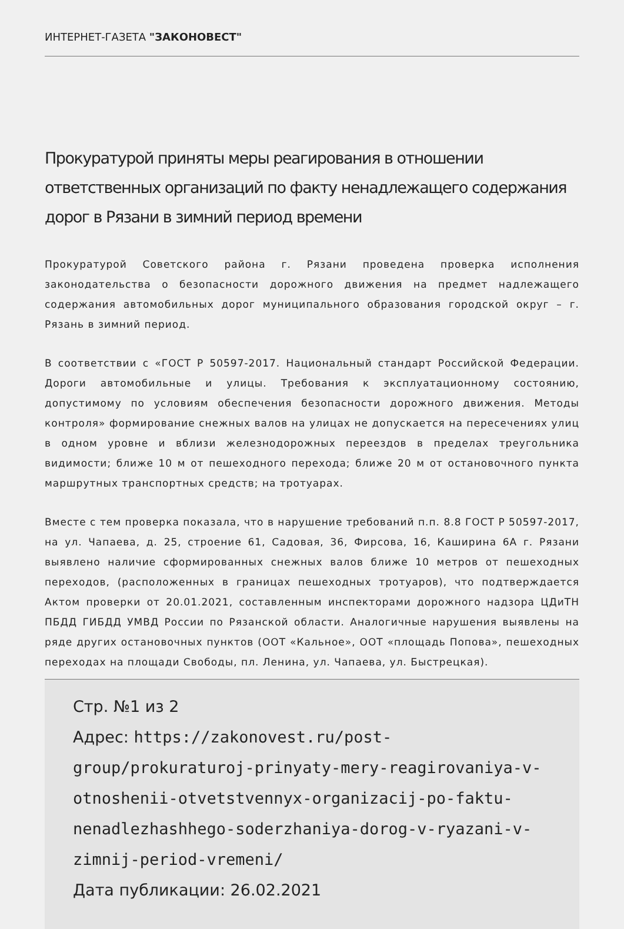ИНТЕРНЕТ-ГАЗЕТА "ЗАКОНОВЕСТ"
Прокуратурой приняты меры реагирования в отношении ответственных организаций по факту ненадлежащего содержания дорог в Рязани в зимний период времени
Прокуратурой Советского района г. Рязани проведена проверка исполнения законодательства о безопасности дорожного движения на предмет надлежащего содержания автомобильных дорог муниципального образования городской округ – г. Рязань в зимний период.
В соответствии с «ГОСТ Р 50597-2017. Национальный стандарт Российской Федерации. Дороги автомобильные и улицы. Требования к эксплуатационному состоянию, допустимому по условиям обеспечения безопасности дорожного движения. Методы контроля» формирование снежных валов на улицах не допускается на пересечениях улиц в одном уровне и вблизи железнодорожных переездов в пределах треугольника видимости; ближе 10 м от пешеходного перехода; ближе 20 м от остановочного пункта маршрутных транспортных средств; на тротуарах.
Вместе с тем проверка показала, что в нарушение требований п.п. 8.8 ГОСТ Р 50597-2017, на ул. Чапаева, д. 25, строение 61, Садовая, 36, Фирсова, 16, Каширина 6А г. Рязани выявлено наличие сформированных снежных валов ближе 10 метров от пешеходных переходов, (расположенных в границах пешеходных тротуаров), что подтверждается Актом проверки от 20.01.2021, составленным инспекторами дорожного надзора ЦДиТН ПБДД ГИБДД УМВД России по Рязанской области. Аналогичные нарушения выявлены на ряде других остановочных пунктов (ООТ «Кальное», ООТ «площадь Попова», пешеходных переходах на площади Свободы, пл. Ленина, ул. Чапаева, ул. Быстрецкая).
Стр. №1 из 2
Адрес: https://zakonovest.ru/post-group/prokuraturoj-prinyaty-mery-reagirovaniya-v-otnoshenii-otvetstvennyx-organizacij-po-faktu-nenadlezhashhego-soderzhaniya-dorog-v-ryazani-v-zimnij-period-vremeni/
Дата публикации: 26.02.2021